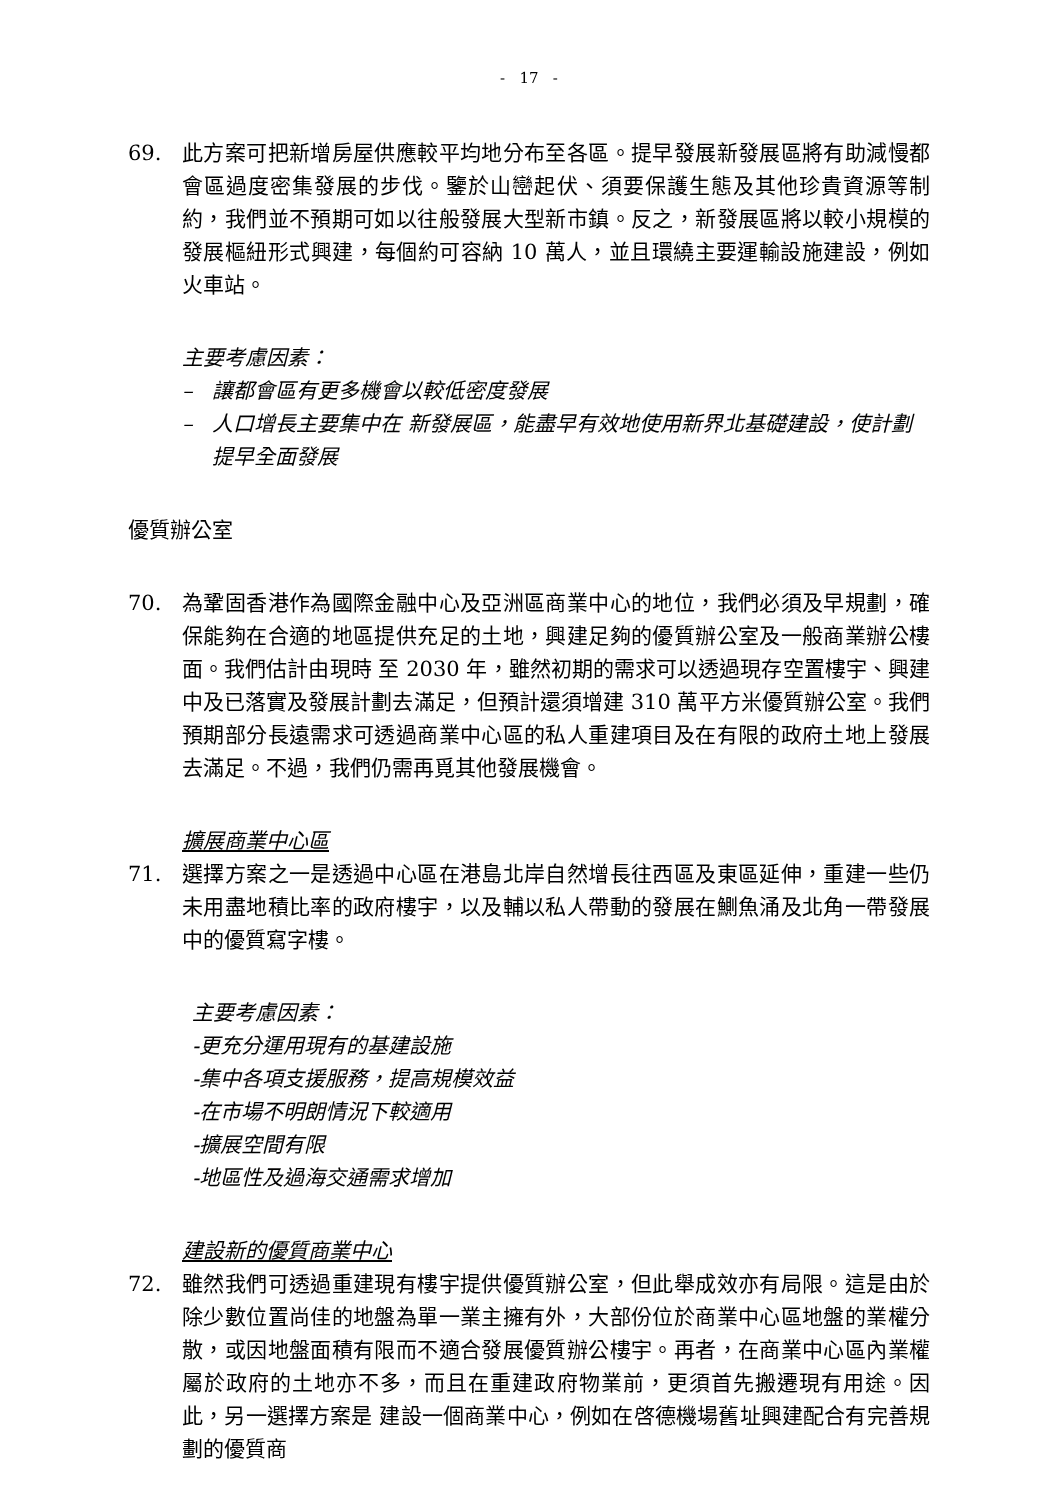- 17 -
69. 此方案可把新增房屋供應較平均地分布至各區。提早發展新發展區將有助減慢都會區過度密集發展的步伐。鑒於山巒起伏、須要保護生態及其他珍貴資源等制約，我們並不預期可如以往般發展大型新市鎮。反之，新發展區將以較小規模的發展樞紐形式興建，每個約可容納 10 萬人，並且環繞主要運輸設施建設，例如火車站。
主要考慮因素：
– 讓都會區有更多機會以較低密度發展
– 人口增長主要集中在 新發展區，能盡早有效地使用新界北基礎建設，使計劃提早全面發展
優質辦公室
70. 為鞏固香港作為國際金融中心及亞洲區商業中心的地位，我們必須及早規劃，確保能夠在合適的地區提供充足的土地，興建足夠的優質辦公室及一般商業辦公樓面。我們估計由現時 至 2030 年，雖然初期的需求可以透過現存空置樓宇、興建中及已落實及發展計劃去滿足，但預計還須增建 310 萬平方米優質辦公室。我們預期部分長遠需求可透過商業中心區的私人重建項目及在有限的政府土地上發展去滿足。不過，我們仍需再覓其他發展機會。
擴展商業中心區
71. 選擇方案之一是透過中心區在港島北岸自然增長往西區及東區延伸，重建一些仍未用盡地積比率的政府樓宇，以及輔以私人帶動的發展在鰂魚涌及北角一帶發展中的優質寫字樓。
主要考慮因素：
-更充分運用現有的基建設施
-集中各項支援服務，提高規模效益
-在市場不明朗情況下較適用
-擴展空間有限
-地區性及過海交通需求增加
建設新的優質商業中心
72. 雖然我們可透過重建現有樓宇提供優質辦公室，但此舉成效亦有局限。這是由於除少數位置尚佳的地盤為單一業主擁有外，大部份位於商業中心區地盤的業權分散，或因地盤面積有限而不適合發展優質辦公樓宇。再者，在商業中心區內業權屬於政府的土地亦不多，而且在重建政府物業前，更須首先搬遷現有用途。因此，另一選擇方案是 建設一個商業中心，例如在啓德機場舊址興建配合有完善規劃的優質商